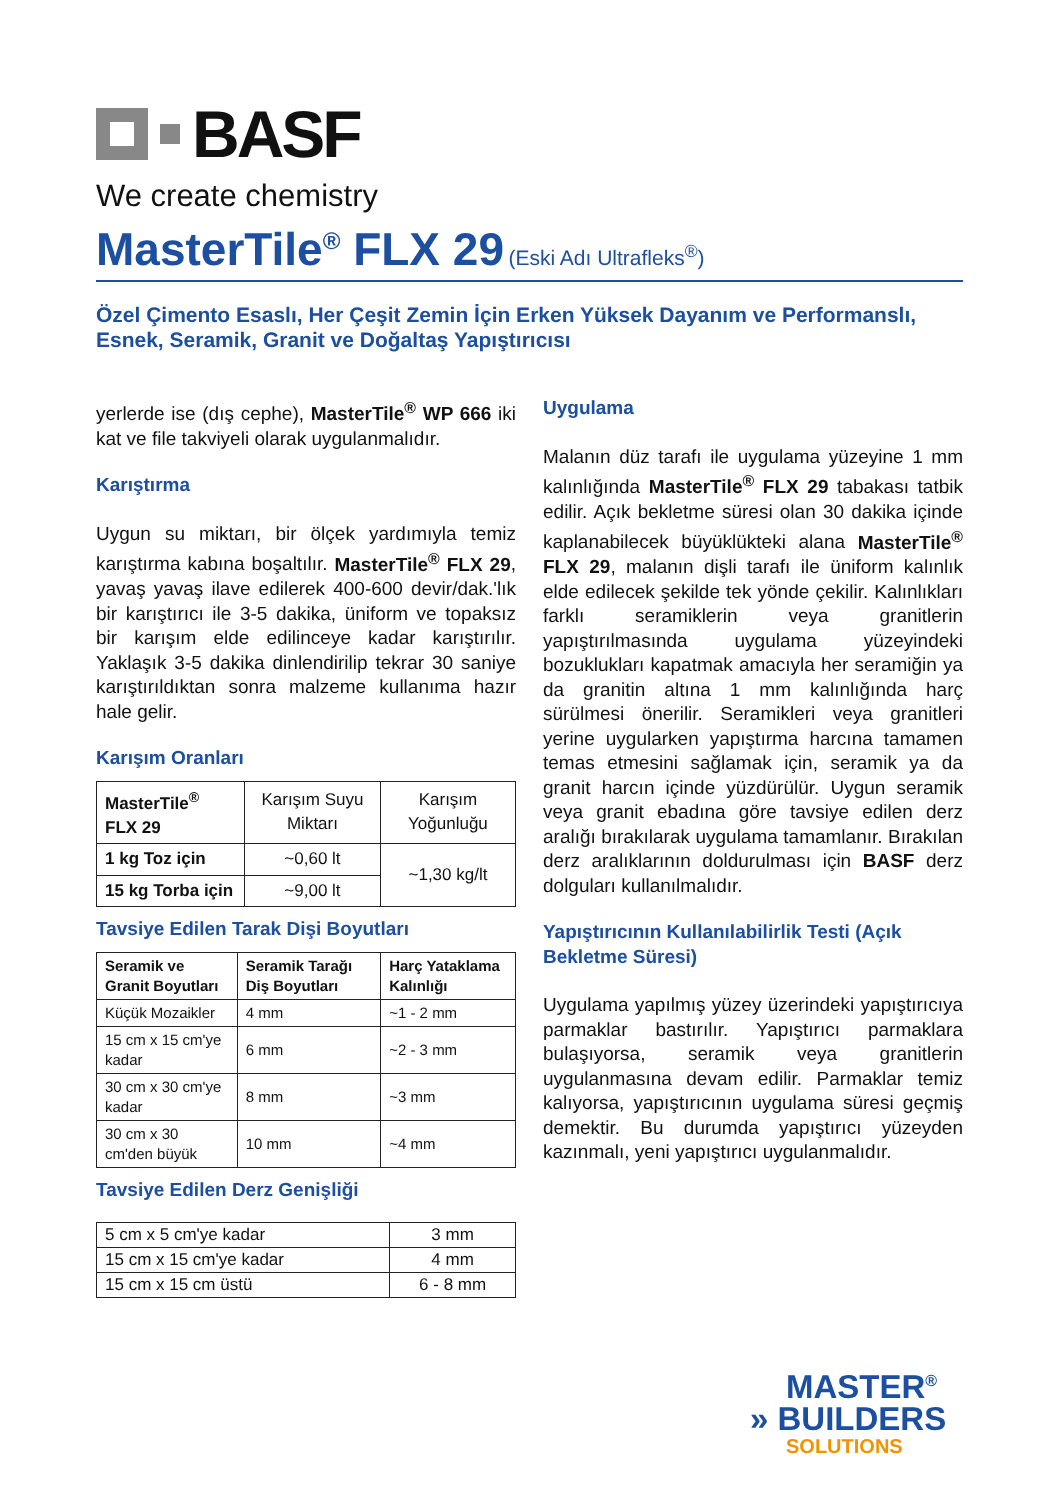BASF
We create chemistry
MasterTile<sup>®</sup> FLX 29 (Eski Adı Ultrafleks<sup>®</sup>)
Özel Çimento Esaslı, Her Çeşit Zemin İçin Erken Yüksek Dayanım ve Performanslı, Esnek, Seramik, Granit ve Doğaltaş Yapıştırıcısı
yerlerde ise (dış cephe), MasterTile<sup>®</sup> WP 666 iki kat ve file takviyeli olarak uygulanmalıdır.
Karıştırma
Uygun su miktarı, bir ölçek yardımıyla temiz karıştırma kabına boşaltılır. MasterTile<sup>®</sup> FLX 29, yavaş yavaş ilave edilerek 400-600 devir/dak.'lık bir karıştırıcı ile 3-5 dakika, üniform ve topaksız bir karışım elde edilinceye kadar karıştırılır. Yaklaşık 3-5 dakika dinlendirilip tekrar 30 saniye karıştırıldıktan sonra malzeme kullanıma hazır hale gelir.
Karışım Oranları
| MasterTile<sup>®</sup> FLX 29 | Karışım Suyu Miktarı | Karışım Yoğunluğu |
| 1 kg Toz için | ~0,60 lt | ~1,30 kg/lt |
| 15 kg Torba için | ~9,00 lt | |
Tavsiye Edilen Tarak Dişi Boyutları
| Seramik ve Granit Boyutları | Seramik Tarağı Diş Boyutları | Harç Yataklama Kalınlığı |
| --- | --- | --- |
| Küçük Mozaikler | 4 mm | ~1 - 2 mm |
| 15 cm x 15 cm'ye kadar | 6 mm | ~2 - 3 mm |
| 30 cm x 30 cm'ye kadar | 8 mm | ~3 mm |
| 30 cm x 30 cm'den büyük | 10 mm | ~4 mm |
Tavsiye Edilen Derz Genişliği
| 5 cm x 5 cm'ye kadar | 3 mm |
| 15 cm x 15 cm'ye kadar | 4 mm |
| 15 cm x 15 cm üstü | 6 - 8 mm |
Uygulama
Malanın düz tarafı ile uygulama yüzeyine 1 mm kalınlığında MasterTile<sup>®</sup> FLX 29 tabakası tatbik edilir. Açık bekletme süresi olan 30 dakika içinde kaplanabilecek büyüklükteki alana MasterTile<sup>®</sup> FLX 29, malanın dişli tarafı ile üniform kalınlık elde edilecek şekilde tek yönde çekilir. Kalınlıkları farklı seramiklerin veya granitlerin yapıştırılmasında uygulama yüzeyindeki bozuklukları kapatmak amacıyla her seramiğin ya da granitin altına 1 mm kalınlığında harç sürülmesi önerilir. Seramikleri veya granitleri yerine uygularken yapıştırma harcına tamamen temas etmesini sağlamak için, seramik ya da granit harcın içinde yüzdürülür. Uygun seramik veya granit ebadına göre tavsiye edilen derz aralığı bırakılarak uygulama tamamlanır. Bırakılan derz aralıklarının doldurulması için BASF derz dolguları kullanılmalıdır.
Yapıştırıcının Kullanılabilirlik Testi (Açık Bekletme Süresi)
Uygulama yapılmış yüzey üzerindeki yapıştırıcıya parmaklar bastırılır. Yapıştırıcı parmaklara bulaşıyorsa, seramik veya granitlerin uygulanmasına devam edilir. Parmaklar temiz kalıyorsa, yapıştırıcının uygulama süresi geçmiş demektir. Bu durumda yapıştırıcı yüzeyden kazınmalı, yeni yapıştırıcı uygulanmalıdır.
MASTER<sup>®</sup>
» BUILDERS
SOLUTIONS